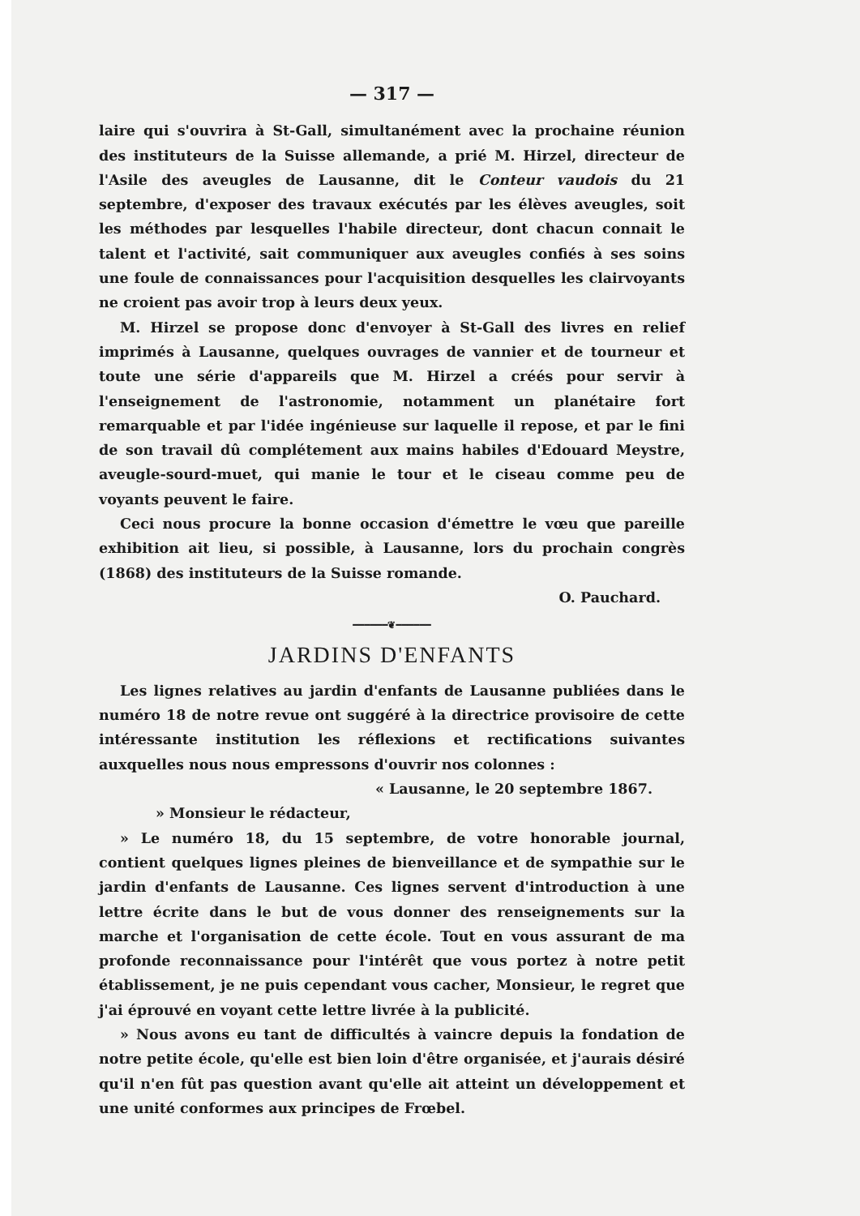— 317 —
laire qui s'ouvrira à St-Gall, simultanément avec la prochaine réunion des instituteurs de la Suisse allemande, a prié M. Hirzel, directeur de l'Asile des aveugles de Lausanne, dit le Conteur vaudois du 21 septembre, d'exposer des travaux exécutés par les élèves aveugles, soit les méthodes par lesquelles l'habile directeur, dont chacun connait le talent et l'activité, sait communiquer aux aveugles confiés à ses soins une foule de connaissances pour l'acquisition desquelles les clairvoyants ne croient pas avoir trop à leurs deux yeux.
M. Hirzel se propose donc d'envoyer à St-Gall des livres en relief imprimés à Lausanne, quelques ouvrages de vannier et de tourneur et toute une série d'appareils que M. Hirzel a créés pour servir à l'enseignement de l'astronomie, notamment un planétaire fort remarquable et par l'idée ingénieuse sur laquelle il repose, et par le fini de son travail dû complétement aux mains habiles d'Edouard Meystre, aveugle-sourd-muet, qui manie le tour et le ciseau comme peu de voyants peuvent le faire.
Ceci nous procure la bonne occasion d'émettre le vœu que pareille exhibition ait lieu, si possible, à Lausanne, lors du prochain congrès (1868) des instituteurs de la Suisse romande.
O. Pauchard.
━━━━━━❦━━━━━━
JARDINS D'ENFANTS
Les lignes relatives au jardin d'enfants de Lausanne publiées dans le numéro 18 de notre revue ont suggéré à la directrice provisoire de cette intéressante institution les réflexions et rectifications suivantes auxquelles nous nous empressons d'ouvrir nos colonnes :
« Lausanne, le 20 septembre 1867.
» Monsieur le rédacteur,
» Le numéro 18, du 15 septembre, de votre honorable journal, contient quelques lignes pleines de bienveillance et de sympathie sur le jardin d'enfants de Lausanne. Ces lignes servent d'introduction à une lettre écrite dans le but de vous donner des renseignements sur la marche et l'organisation de cette école. Tout en vous assurant de ma profonde reconnaissance pour l'intérêt que vous portez à notre petit établissement, je ne puis cependant vous cacher, Monsieur, le regret que j'ai éprouvé en voyant cette lettre livrée à la publicité.
» Nous avons eu tant de difficultés à vaincre depuis la fondation de notre petite école, qu'elle est bien loin d'être organisée, et j'aurais désiré qu'il n'en fût pas question avant qu'elle ait atteint un développement et une unité conformes aux principes de Frœbel.